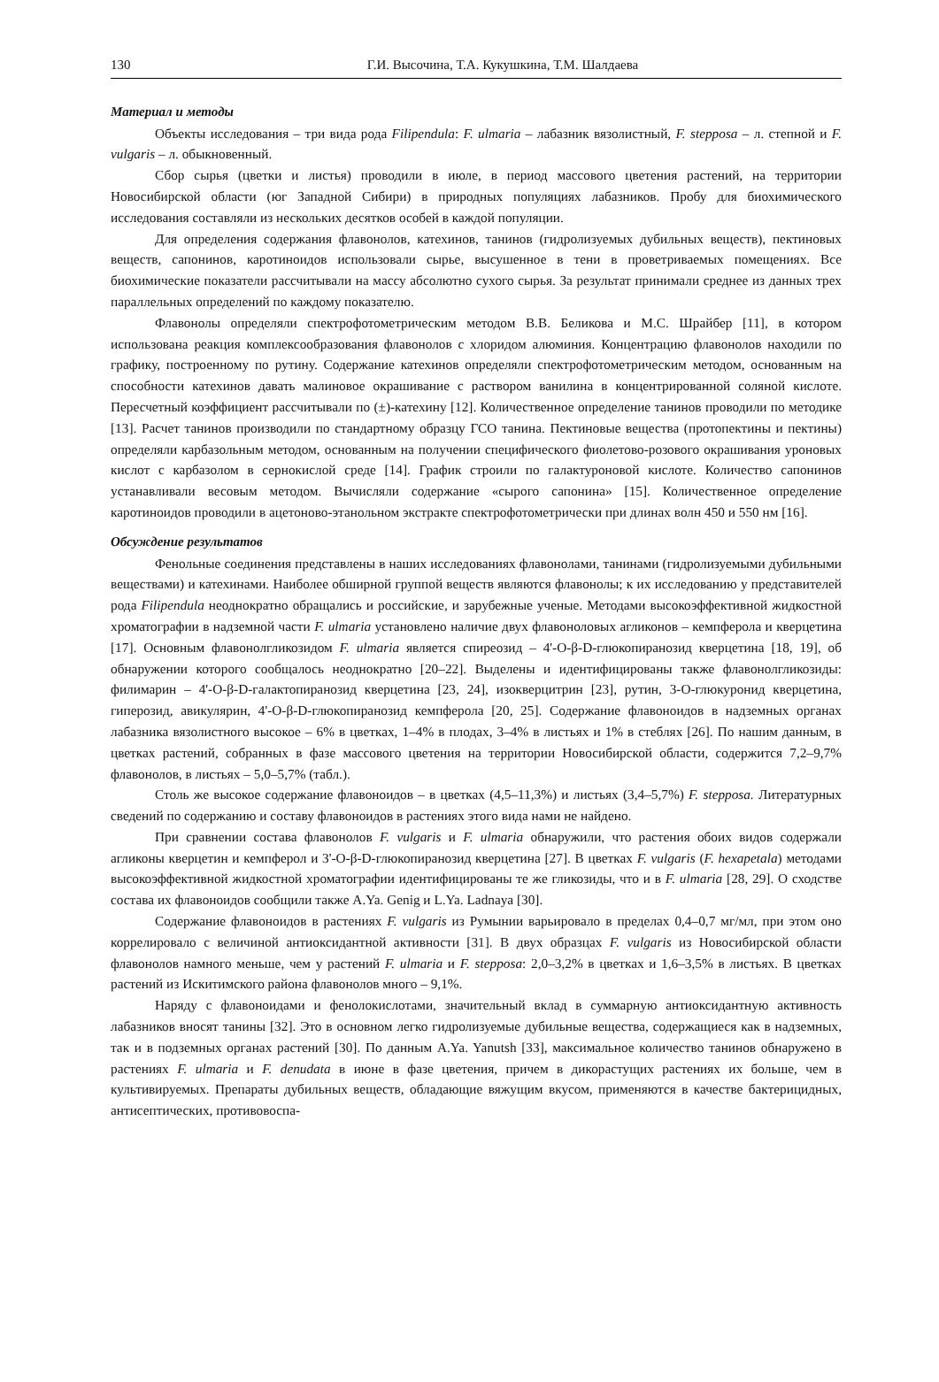130 Г.И. Высочина, Т.А. Кукушкина, Т.М. Шалдаева
Материал и методы
Объекты исследования – три вида рода Filipendula: F. ulmaria – лабазник вязолистный, F. stepposa – л. степной и F. vulgaris – л. обыкновенный.
Сбор сырья (цветки и листья) проводили в июле, в период массового цветения растений, на территории Новосибирской области (юг Западной Сибири) в природных популяциях лабазников. Пробу для биохимического исследования составляли из нескольких десятков особей в каждой популяции.
Для определения содержания флавонолов, катехинов, танинов (гидролизуемых дубильных веществ), пектиновых веществ, сапонинов, каротиноидов использовали сырье, высушенное в тени в проветриваемых помещениях. Все биохимические показатели рассчитывали на массу абсолютно сухого сырья. За результат принимали среднее из данных трех параллельных определений по каждому показателю.
Флавонолы определяли спектрофотометрическим методом В.В. Беликова и М.С. Шрайбер [11], в котором использована реакция комплексообразования флавонолов с хлоридом алюминия. Концентрацию флавонолов находили по графику, построенному по рутину. Содержание катехинов определяли спектрофотометрическим методом, основанным на способности катехинов давать малиновое окрашивание с раствором ванилина в концентрированной соляной кислоте. Пересчетный коэффициент рассчитывали по (±)-катехину [12]. Количественное определение танинов проводили по методике [13]. Расчет танинов производили по стандартному образцу ГСО танина. Пектиновые вещества (протопектины и пектины) определяли карбазольным методом, основанным на получении специфического фиолетово-розового окрашивания уроновых кислот с карбазолом в сернокислой среде [14]. График строили по галактуроновой кислоте. Количество сапонинов устанавливали весовым методом. Вычисляли содержание «сырого сапонина» [15]. Количественное определение каротиноидов проводили в ацетоново-этанольном экстракте спектрофотометрически при длинах волн 450 и 550 нм [16].
Обсуждение результатов
Фенольные соединения представлены в наших исследованиях флавонолами, танинами (гидролизуемыми дубильными веществами) и катехинами. Наиболее обширной группой веществ являются флавонолы; к их исследованию у представителей рода Filipendula неоднократно обращались и российские, и зарубежные ученые. Методами высокоэффективной жидкостной хроматографии в надземной части F. ulmaria установлено наличие двух флавоноловых агликонов – кемпферола и кверцетина [17]. Основным флавонолгликозидом F. ulmaria является спиреозид – 4'-О-β-D-глюкопиранозид кверцетина [18, 19], об обнаружении которого сообщалось неоднократно [20–22]. Выделены и идентифицированы также флавонолгликозиды: филимарин – 4'-О-β-D-галактопиранозид кверцетина [23, 24], изокверцитрин [23], рутин, 3-О-глюкуронид кверцетина, гиперозид, авикулярин, 4'-О-β-D-глюкопиранозид кемпферола [20, 25]. Содержание флавоноидов в надземных органах лабазника вязолистного высокое – 6% в цветках, 1–4% в плодах, 3–4% в листьях и 1% в стеблях [26]. По нашим данным, в цветках растений, собранных в фазе массового цветения на территории Новосибирской области, содержится 7,2–9,7% флавонолов, в листьях – 5,0–5,7% (табл.).
Столь же высокое содержание флавоноидов – в цветках (4,5–11,3%) и листьях (3,4–5,7%) F. stepposa. Литературных сведений по содержанию и составу флавоноидов в растениях этого вида нами не найдено.
При сравнении состава флавонолов F. vulgaris и F. ulmaria обнаружили, что растения обоих видов содержали агликоны кверцетин и кемпферол и 3'-О-β-D-глюкопиранозид кверцетина [27]. В цветках F. vulgaris (F. hexapetala) методами высокоэффективной жидкостной хроматографии идентифицированы те же гликозиды, что и в F. ulmaria [28, 29]. О сходстве состава их флавоноидов сообщили также A.Ya. Genig и L.Ya. Ladnaya [30].
Содержание флавоноидов в растениях F. vulgaris из Румынии варьировало в пределах 0,4–0,7 мг/мл, при этом оно коррелировало с величиной антиоксидантной активности [31]. В двух образцах F. vulgaris из Новосибирской области флавонолов намного меньше, чем у растений F. ulmaria и F. stepposa: 2,0–3,2% в цветках и 1,6–3,5% в листьях. В цветках растений из Искитимского района флавонолов много – 9,1%.
Наряду с флавоноидами и фенолокислотами, значительный вклад в суммарную антиоксидантную активность лабазников вносят танины [32]. Это в основном легко гидролизуемые дубильные вещества, содержащиеся как в надземных, так и в подземных органах растений [30]. По данным A.Ya. Yanutsh [33], максимальное количество танинов обнаружено в растениях F. ulmaria и F. denudata в июне в фазе цветения, причем в дикорастущих растениях их больше, чем в культивируемых. Препараты дубильных веществ, обладающие вяжущим вкусом, применяются в качестве бактерицидных, антисептических, противовоспа-